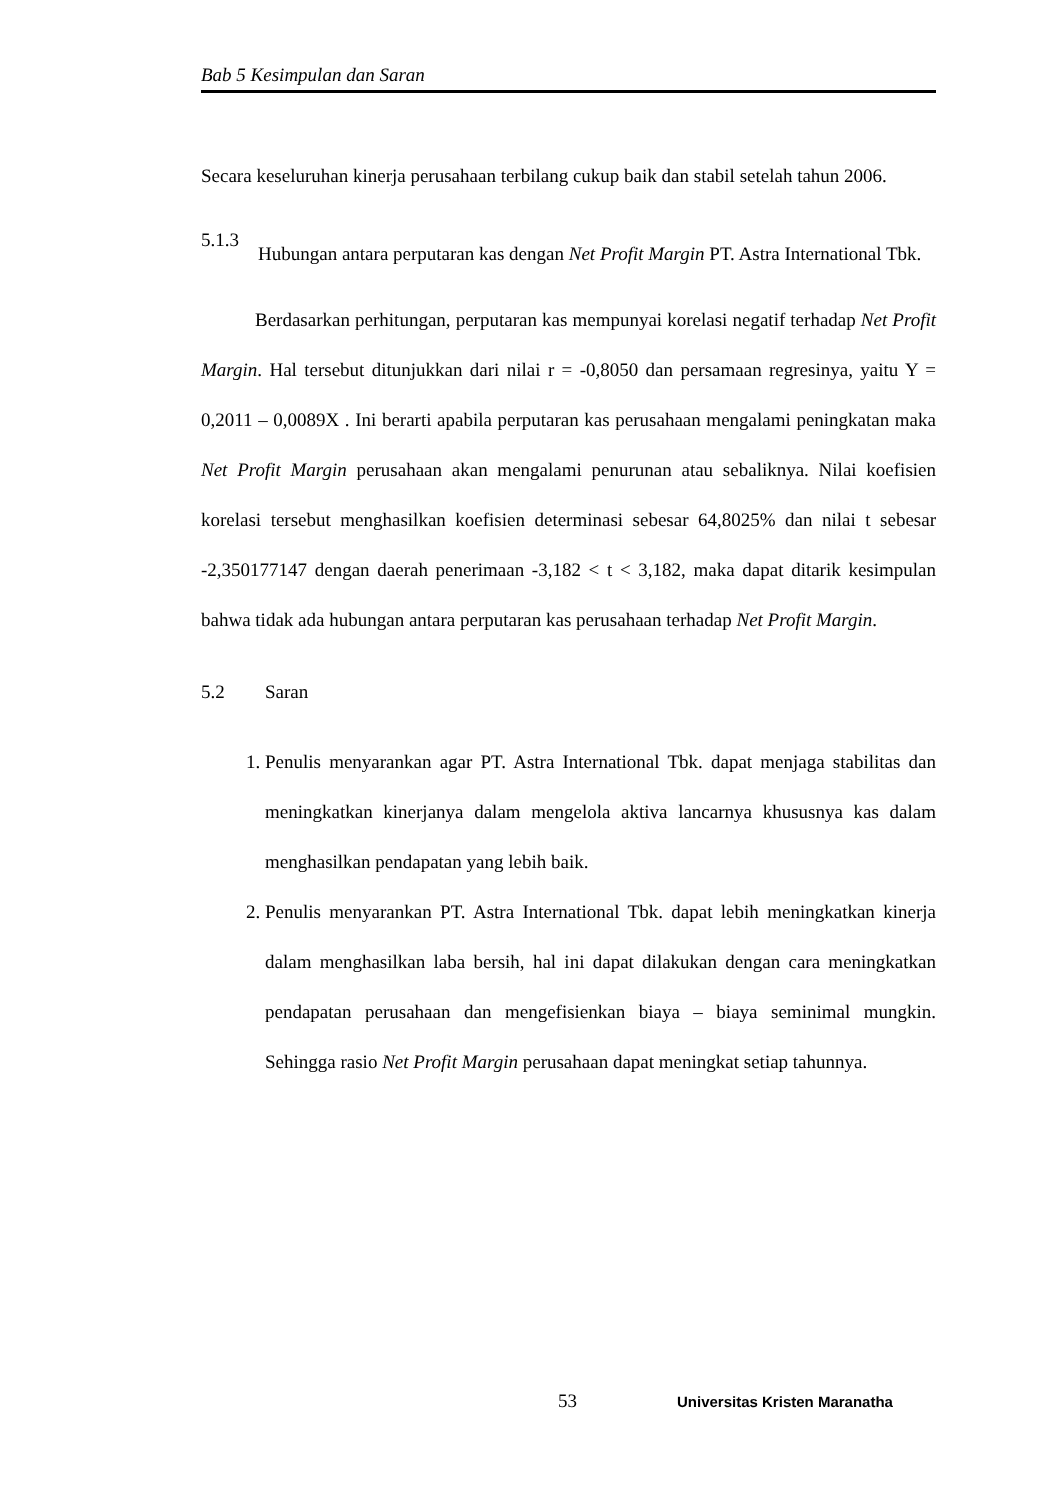Bab 5 Kesimpulan dan Saran
Secara keseluruhan kinerja perusahaan terbilang cukup baik dan stabil setelah tahun 2006.
5.1.3
Hubungan antara perputaran kas dengan Net Profit Margin PT. Astra International Tbk.
Berdasarkan perhitungan, perputaran kas mempunyai korelasi negatif terhadap Net Profit Margin. Hal tersebut ditunjukkan dari nilai r = -0,8050 dan persamaan regresinya, yaitu Y = 0,2011 – 0,0089X . Ini berarti apabila perputaran kas perusahaan mengalami peningkatan maka Net Profit Margin perusahaan akan mengalami penurunan atau sebaliknya. Nilai koefisien korelasi tersebut menghasilkan koefisien determinasi sebesar 64,8025% dan nilai t sebesar -2,350177147 dengan daerah penerimaan -3,182 < t < 3,182, maka dapat ditarik kesimpulan bahwa tidak ada hubungan antara perputaran kas perusahaan terhadap Net Profit Margin.
5.2 Saran
1. Penulis menyarankan agar PT. Astra International Tbk. dapat menjaga stabilitas dan meningkatkan kinerjanya dalam mengelola aktiva lancarnya khususnya kas dalam menghasilkan pendapatan yang lebih baik.
2. Penulis menyarankan PT. Astra International Tbk. dapat lebih meningkatkan kinerja dalam menghasilkan laba bersih, hal ini dapat dilakukan dengan cara meningkatkan pendapatan perusahaan dan mengefisienkan biaya – biaya seminimal mungkin. Sehingga rasio Net Profit Margin perusahaan dapat meningkat setiap tahunnya.
53 Universitas Kristen Maranatha